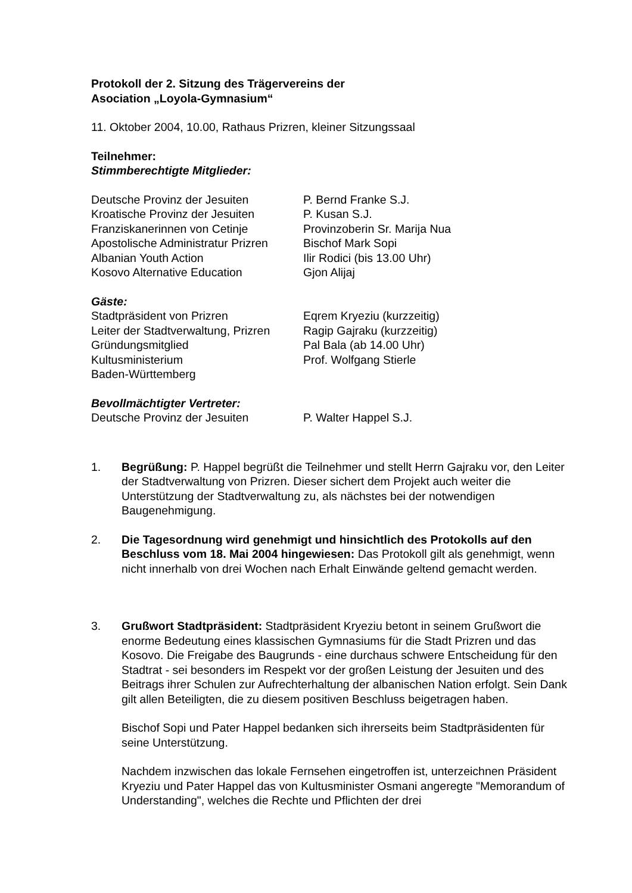Protokoll der 2. Sitzung des Trägervereins der
Asociation „Loyola-Gymnasium“
11. Oktober 2004, 10.00, Rathaus Prizren, kleiner Sitzungssaal
Teilnehmer:
Stimmberechtigte Mitglieder:
| Deutsche Provinz der Jesuiten | P. Bernd Franke S.J. |
| Kroatische Provinz der Jesuiten | P. Kusan S.J. |
| Franziskanerinnen von Cetinje | Provinzoberin Sr. Marija Nua |
| Apostolische Administratur Prizren | Bischof Mark Sopi |
| Albanian Youth Action | Ilir Rodici (bis 13.00 Uhr) |
| Kosovo Alternative Education | Gjon Alijaj |
Gäste:
| Stadtpräsident von Prizren | Eqrem Kryeziu (kurzzeitig) |
| Leiter der Stadtverwaltung, Prizren | Ragip Gajraku (kurzzeitig) |
| Gründungsmitglied | Pal Bala (ab 14.00 Uhr) |
| Kultusministerium Baden-Württemberg | Prof. Wolfgang Stierle |
Bevollmächtigter Vertreter:
| Deutsche Provinz der Jesuiten | P. Walter Happel S.J. |
1. Begrüßung: P. Happel begrüßt die Teilnehmer und stellt Herrn Gajraku vor, den Leiter der Stadtverwaltung von Prizren. Dieser sichert dem Projekt auch weiter die Unterstützung der Stadtverwaltung zu, als nächstes bei der notwendigen Baugenehmigung.
2. Die Tagesordnung wird genehmigt und hinsichtlich des Protokolls auf den Beschluss vom 18. Mai 2004 hingewiesen: Das Protokoll gilt als genehmigt, wenn nicht innerhalb von drei Wochen nach Erhalt Einwände geltend gemacht werden.
3. Grußwort Stadtpräsident: Stadtpräsident Kryeziu betont in seinem Grußwort die enorme Bedeutung eines klassischen Gymnasiums für die Stadt Prizren und das Kosovo. Die Freigabe des Baugrunds - eine durchaus schwere Entscheidung für den Stadtrat - sei besonders im Respekt vor der großen Leistung der Jesuiten und des Beitrags ihrer Schulen zur Aufrechterhaltung der albanischen Nation erfolgt. Sein Dank gilt allen Beteiligten, die zu diesem positiven Beschluss beigetragen haben.
Bischof Sopi und Pater Happel bedanken sich ihrerseits beim Stadtpräsidenten für seine Unterstützung.
Nachdem inzwischen das lokale Fernsehen eingetroffen ist, unterzeichnen Präsident Kryeziu und Pater Happel das von Kultusminister Osmani angeregte "Memorandum of Understanding", welches die Rechte und Pflichten der drei